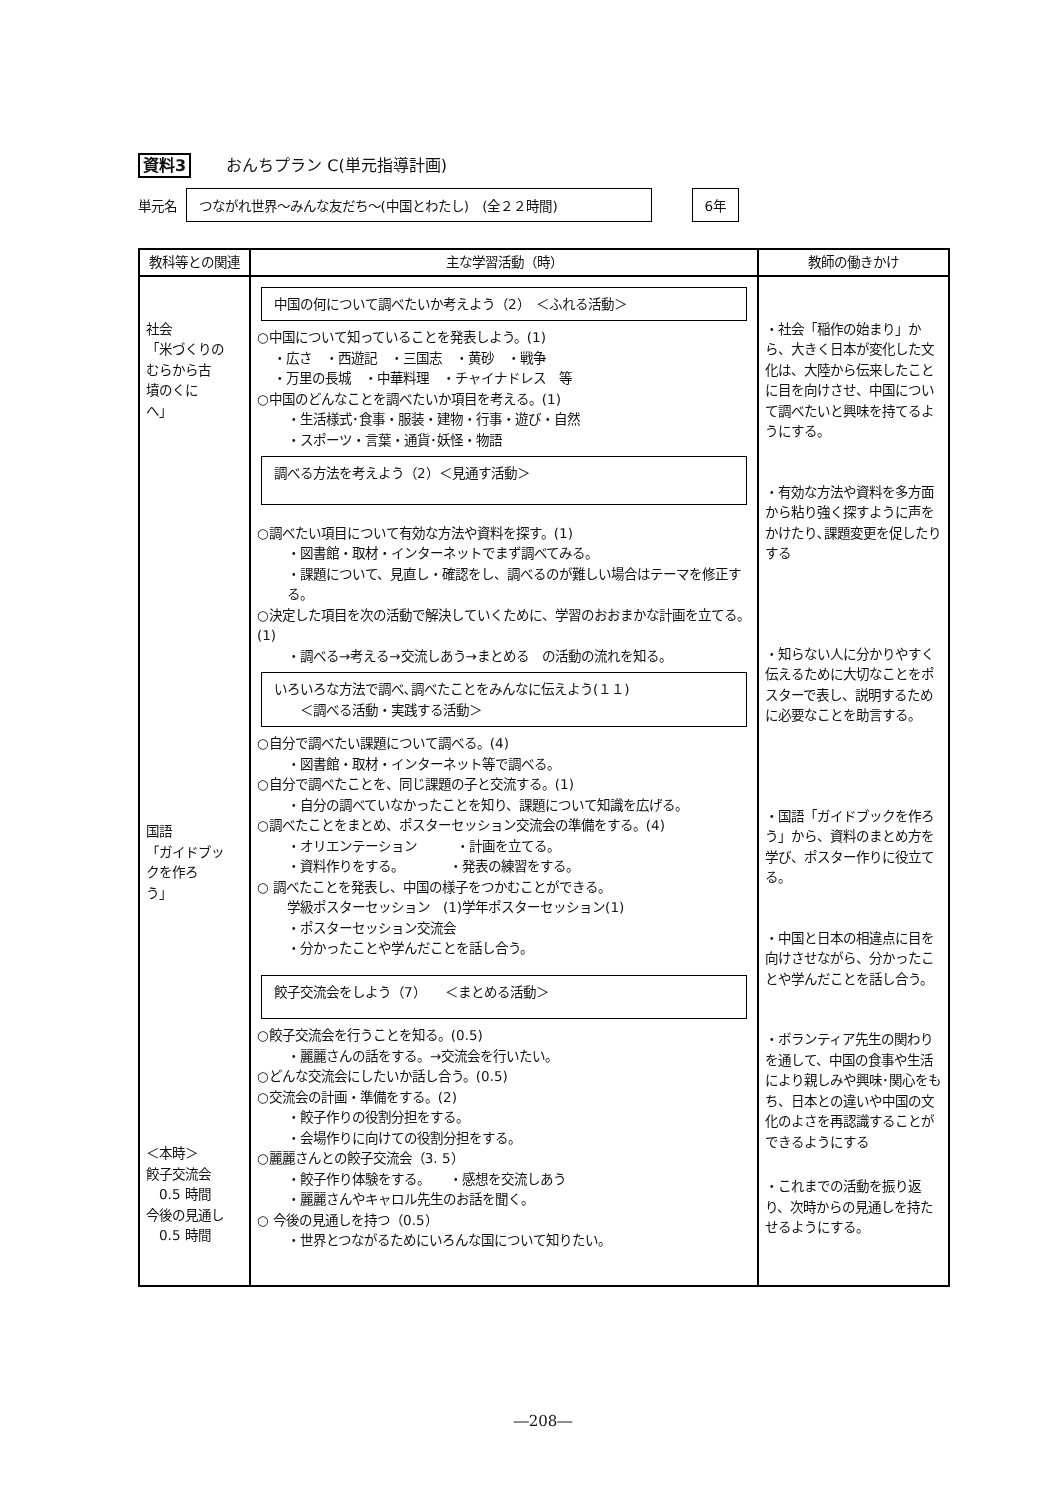資料3 おんちプラン C(単元指導計画)
単元名 つながれ世界～みんな友だち～(中国とわたし)　(全２２時間) 6年
| 教科等との関連 | 主な学習活動（時） | 教師の働きかけ |
| --- | --- | --- |
| 社会 「米づくりの むらから古 墳のくに へ」 国語 「ガイドブッ クを作ろ う」 ＜本時＞ 餃子交流会 0.5 時間 今後の見通し 0.5 時間 | 中国の何について調べたいか考えよう（2） ＜ふれる活動＞ ○中国について知っていることを発表しよう。(1) ・広さ ・西遊記 ・三国志 ・黄砂 ・戦争 ・万里の長城 ・中華料理 ・チャイナドレス 等 ○中国のどんなことを調べたいか項目を考える。(1) ・生活様式･食事・服装・建物・行事・遊び・自然 ・スポーツ・言葉・通貨･妖怪・物語 調べる方法を考えよう（2）＜見通す活動＞ ○調べたい項目について有効な方法や資料を探す。(1) ・図書館・取材・インターネットでまず調べてみる。 ・課題について、見直し・確認をし、調べるのが難しい場合はテーマを修正する。 ○決定した項目を次の活動で解決していくために、学習のおおまかな計画を立てる。(1) ・調べる→考える→交流しあう→まとめる の活動の流れを知る。 いろいろな方法で調べ､調べたことをみんなに伝えよう(１１) ＜調べる活動・実践する活動＞ ○自分で調べたい課題について調べる。(4) ・図書館・取材・インターネット等で調べる。 ○自分で調べたことを、同じ課題の子と交流する。(1) ・自分の調べていなかったことを知り、課題について知識を広げる。 ○調べたことをまとめ、ポスターセッション交流会の準備をする。(4) ・オリエンテーション ・計画を立てる。 ・資料作りをする。 ・発表の練習をする。 ○ 調べたことを発表し、中国の様子をつかむことができる。 学級ポスターセッション (1)学年ポスターセッション(1) ・ポスターセッション交流会 ・分かったことや学んだことを話し合う。 餃子交流会をしよう（7） ＜まとめる活動＞ ○餃子交流会を行うことを知る。(0.5) ・麗麗さんの話をする。→交流会を行いたい。 ○どんな交流会にしたいか話し合う。(0.5) ○交流会の計画・準備をする。(2) ・餃子作りの役割分担をする。 ・会場作りに向けての役割分担をする。 ○麗麗さんとの餃子交流会（3. 5） ・餃子作り体験をする。 ・感想を交流しあう ・麗麗さんやキャロル先生のお話を聞く。 ○ 今後の見通しを持つ（0.5） ・世界とつながるためにいろんな国について知りたい。 | ・社会「稲作の始まり」から、大きく日本が変化した文化は、大陸から伝来したことに目を向けさせ、中国について調べたいと興味を持てるようにする。 ・有効な方法や資料を多方面から粘り強く探すように声をかけたり､課題変更を促したりする ・知らない人に分かりやすく伝えるために大切なことをポスターで表し、説明するために必要なことを助言する。 ・国語「ガイドブックを作ろう」から、資料のまとめ方を学び、ポスター作りに役立てる。 ・中国と日本の相違点に目を向けさせながら、分かったことや学んだことを話し合う。 ・ボランティア先生の関わりを通して、中国の食事や生活により親しみや興味･関心をもち、日本との違いや中国の文化のよさを再認識することができるようにする ・これまでの活動を振り返り、次時からの見通しを持たせるようにする。 |
―208―